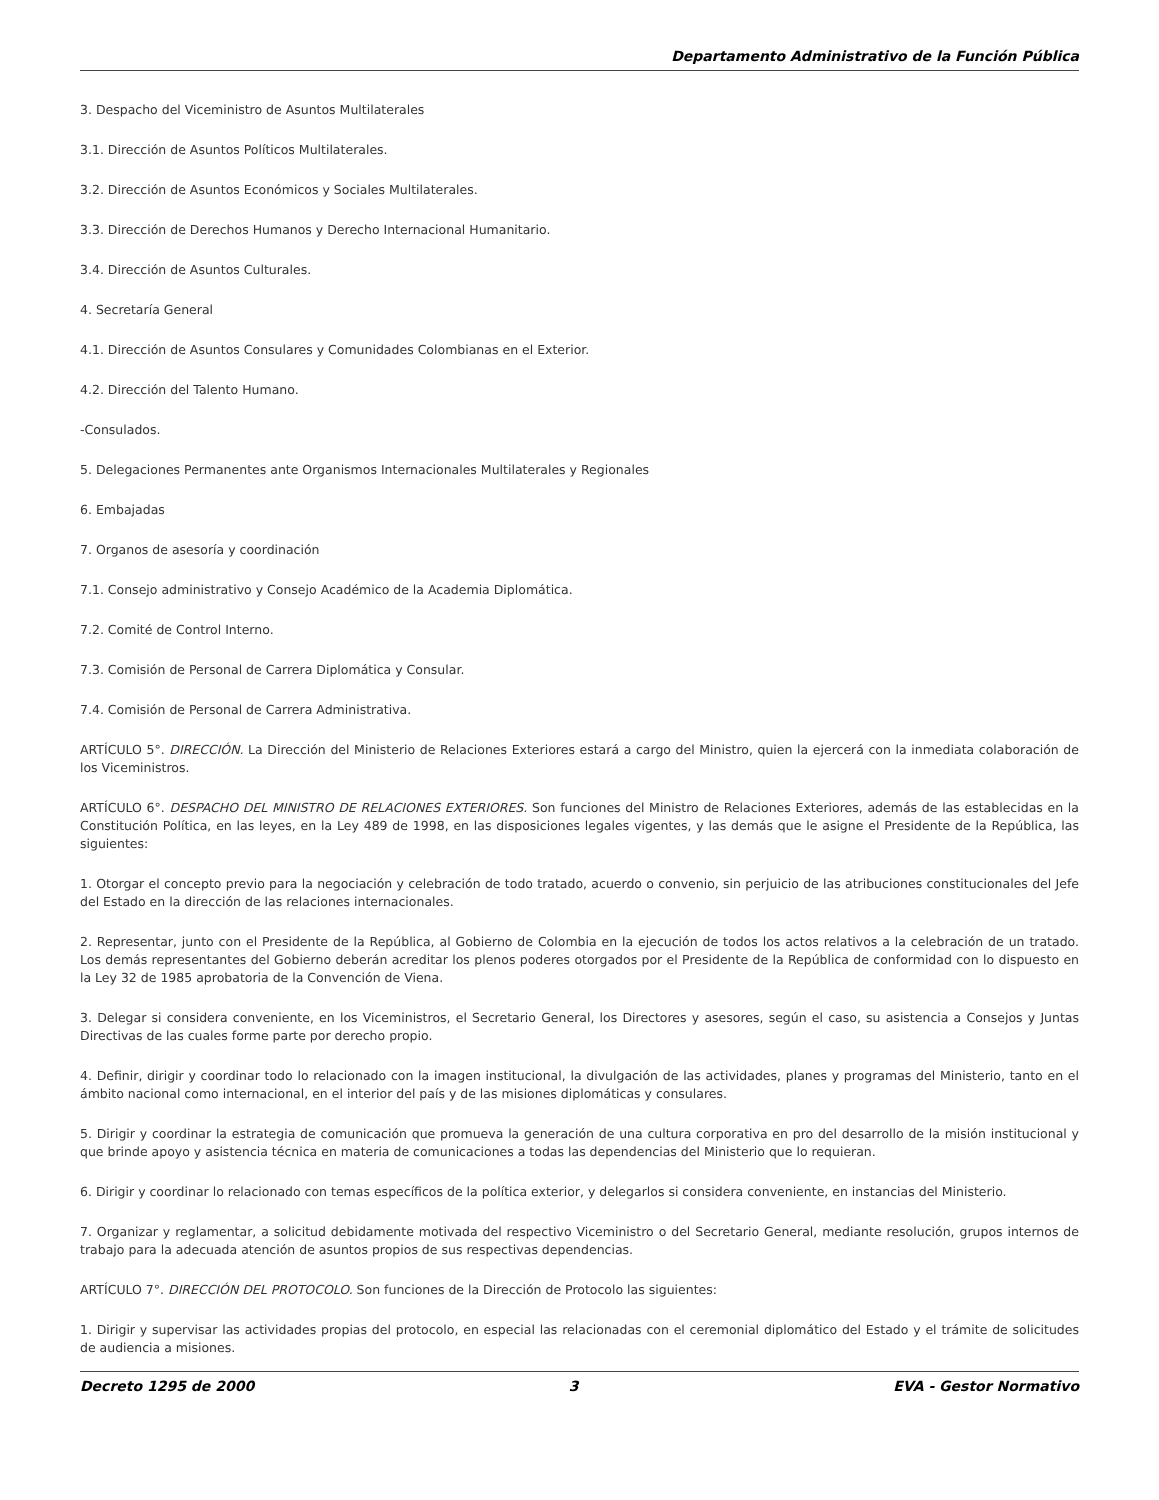Departamento Administrativo de la Función Pública
3. Despacho del Viceministro de Asuntos Multilaterales
3.1. Dirección de Asuntos Políticos Multilaterales.
3.2. Dirección de Asuntos Económicos y Sociales Multilaterales.
3.3. Dirección de Derechos Humanos y Derecho Internacional Humanitario.
3.4. Dirección de Asuntos Culturales.
4. Secretaría General
4.1. Dirección de Asuntos Consulares y Comunidades Colombianas en el Exterior.
4.2. Dirección del Talento Humano.
-Consulados.
5. Delegaciones Permanentes ante Organismos Internacionales Multilaterales y Regionales
6. Embajadas
7. Organos de asesoría y coordinación
7.1. Consejo administrativo y Consejo Académico de la Academia Diplomática.
7.2. Comité de Control Interno.
7.3. Comisión de Personal de Carrera Diplomática y Consular.
7.4. Comisión de Personal de Carrera Administrativa.
ARTÍCULO 5°. DIRECCIÓN. La Dirección del Ministerio de Relaciones Exteriores estará a cargo del Ministro, quien la ejercerá con la inmediata colaboración de los Viceministros.
ARTÍCULO 6°. DESPACHO DEL MINISTRO DE RELACIONES EXTERIORES. Son funciones del Ministro de Relaciones Exteriores, además de las establecidas en la Constitución Política, en las leyes, en la Ley 489 de 1998, en las disposiciones legales vigentes, y las demás que le asigne el Presidente de la República, las siguientes:
1. Otorgar el concepto previo para la negociación y celebración de todo tratado, acuerdo o convenio, sin perjuicio de las atribuciones constitucionales del Jefe del Estado en la dirección de las relaciones internacionales.
2. Representar, junto con el Presidente de la República, al Gobierno de Colombia en la ejecución de todos los actos relativos a la celebración de un tratado. Los demás representantes del Gobierno deberán acreditar los plenos poderes otorgados por el Presidente de la República de conformidad con lo dispuesto en la Ley 32 de 1985 aprobatoria de la Convención de Viena.
3. Delegar si considera conveniente, en los Viceministros, el Secretario General, los Directores y asesores, según el caso, su asistencia a Consejos y Juntas Directivas de las cuales forme parte por derecho propio.
4. Definir, dirigir y coordinar todo lo relacionado con la imagen institucional, la divulgación de las actividades, planes y programas del Ministerio, tanto en el ámbito nacional como internacional, en el interior del país y de las misiones diplomáticas y consulares.
5. Dirigir y coordinar la estrategia de comunicación que promueva la generación de una cultura corporativa en pro del desarrollo de la misión institucional y que brinde apoyo y asistencia técnica en materia de comunicaciones a todas las dependencias del Ministerio que lo requieran.
6. Dirigir y coordinar lo relacionado con temas específicos de la política exterior, y delegarlos si considera conveniente, en instancias del Ministerio.
7. Organizar y reglamentar, a solicitud debidamente motivada del respectivo Viceministro o del Secretario General, mediante resolución, grupos internos de trabajo para la adecuada atención de asuntos propios de sus respectivas dependencias.
ARTÍCULO 7°. DIRECCIÓN DEL PROTOCOLO. Son funciones de la Dirección de Protocolo las siguientes:
1. Dirigir y supervisar las actividades propias del protocolo, en especial las relacionadas con el ceremonial diplomático del Estado y el trámite de solicitudes de audiencia a misiones.
Decreto 1295 de 2000 3 EVA - Gestor Normativo